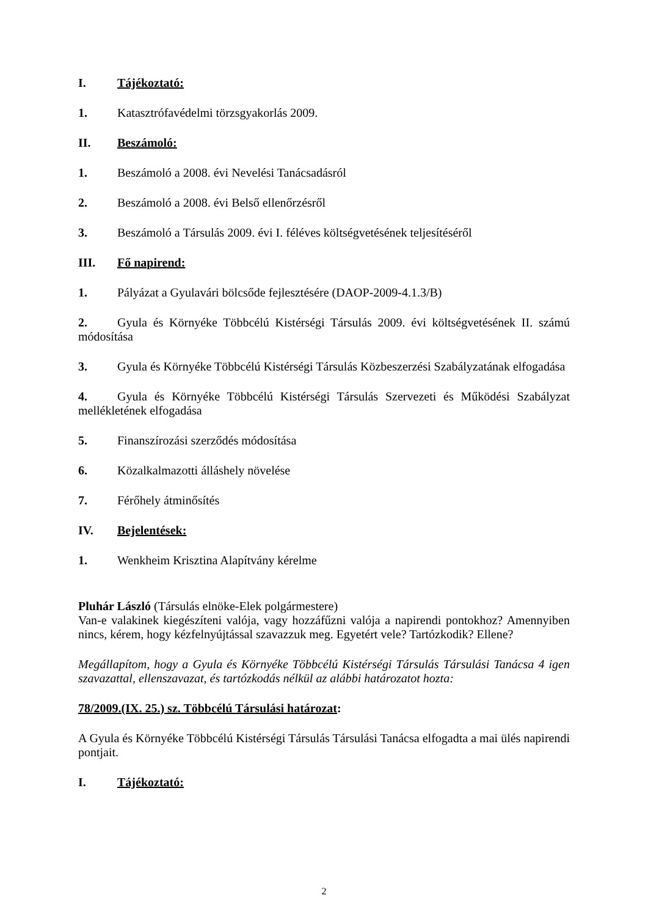I. Tájékoztató:
1. Katasztrófavédelmi törzsgyakorlás 2009.
II. Beszámoló:
1. Beszámoló a 2008. évi Nevelési Tanácsadásról
2. Beszámoló a 2008. évi Belső ellenőrzésről
3. Beszámoló a Társulás 2009. évi I. féléves költségvetésének teljesítéséről
III. Fő napirend:
1. Pályázat a Gyulavári bölcsőde fejlesztésére (DAOP-2009-4.1.3/B)
2. Gyula és Környéke Többcélú Kistérségi Társulás 2009. évi költségvetésének II. számú módosítása
3. Gyula és Környéke Többcélú Kistérségi Társulás Közbeszerzési Szabályzatának elfogadása
4. Gyula és Környéke Többcélú Kistérségi Társulás Szervezeti és Működési Szabályzat mellékletének elfogadása
5. Finanszírozási szerződés módosítása
6. Közalkalmazotti álláshely növelése
7. Férőhely átminősítés
IV. Bejelentések:
1. Wenkheim Krisztina Alapítvány kérelme
Pluhár László (Társulás elnöke-Elek polgármestere)
Van-e valakinek kiegészíteni valója, vagy hozzáfűzni valója a napirendi pontokhoz? Amennyiben nincs, kérem, hogy kézfelnyújtással szavazzuk meg. Egyetért vele? Tartózkodik? Ellene?
Megállapítom, hogy a Gyula és Környéke Többcélú Kistérségi Társulás Társulási Tanácsa 4 igen szavazattal, ellenszavazat, és tartózkodás nélkül az alábbi határozatot hozta:
78/2009.(IX. 25.) sz. Többcélú Társulási határozat:
A Gyula és Környéke Többcélú Kistérségi Társulás Társulási Tanácsa elfogadta a mai ülés napirendi pontjait.
I. Tájékoztató:
2